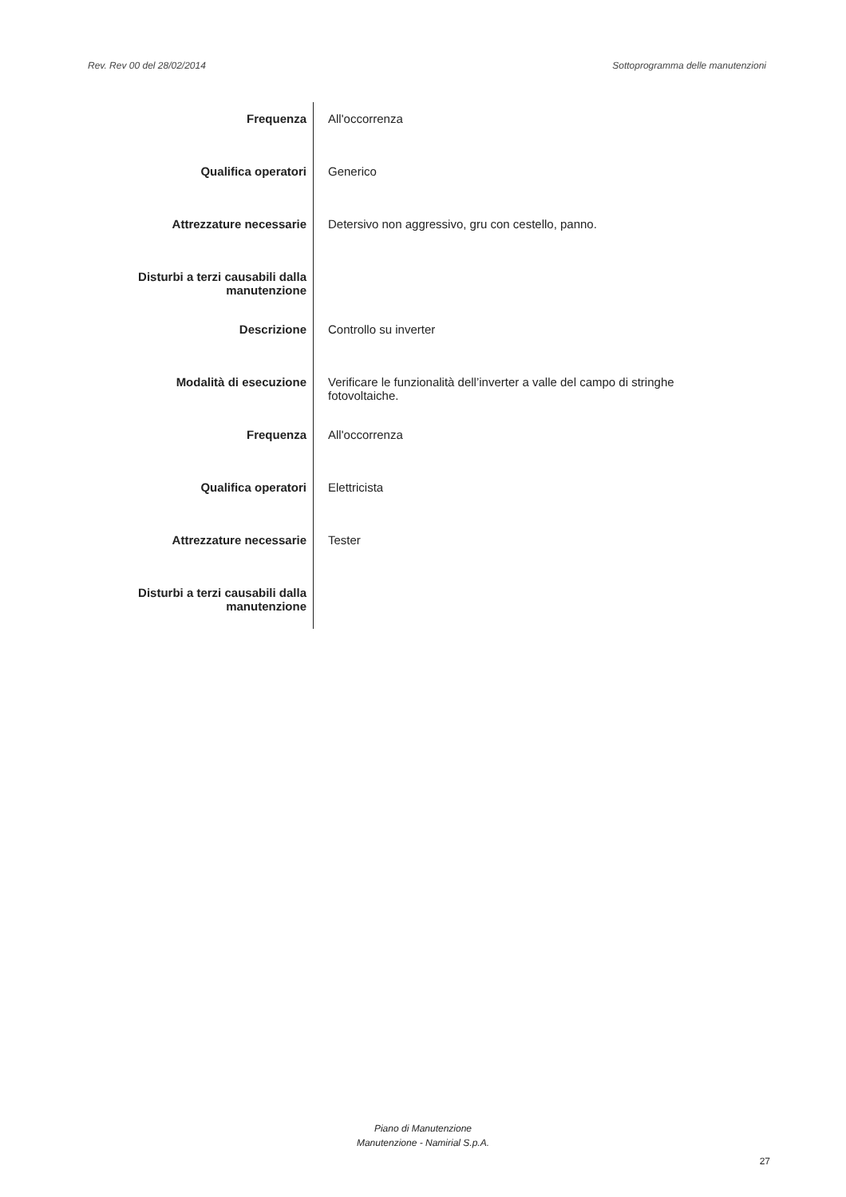Rev. Rev 00 del 28/02/2014 Sottoprogramma delle manutenzioni
| Frequenza | All'occorrenza |
| Qualifica operatori | Generico |
| Attrezzature necessarie | Detersivo non aggressivo, gru con cestello, panno. |
| Disturbi a terzi causabili dalla manutenzione | |
| Descrizione | Controllo su inverter |
| Modalità di esecuzione | Verificare le funzionalità dell’inverter a valle del campo di stringhe fotovoltaiche. |
| Frequenza | All'occorrenza |
| Qualifica operatori | Elettricista |
| Attrezzature necessarie | Tester |
| Disturbi a terzi causabili dalla manutenzione | |
Piano di Manutenzione
Manutenzione - Namirial S.p.A.
27